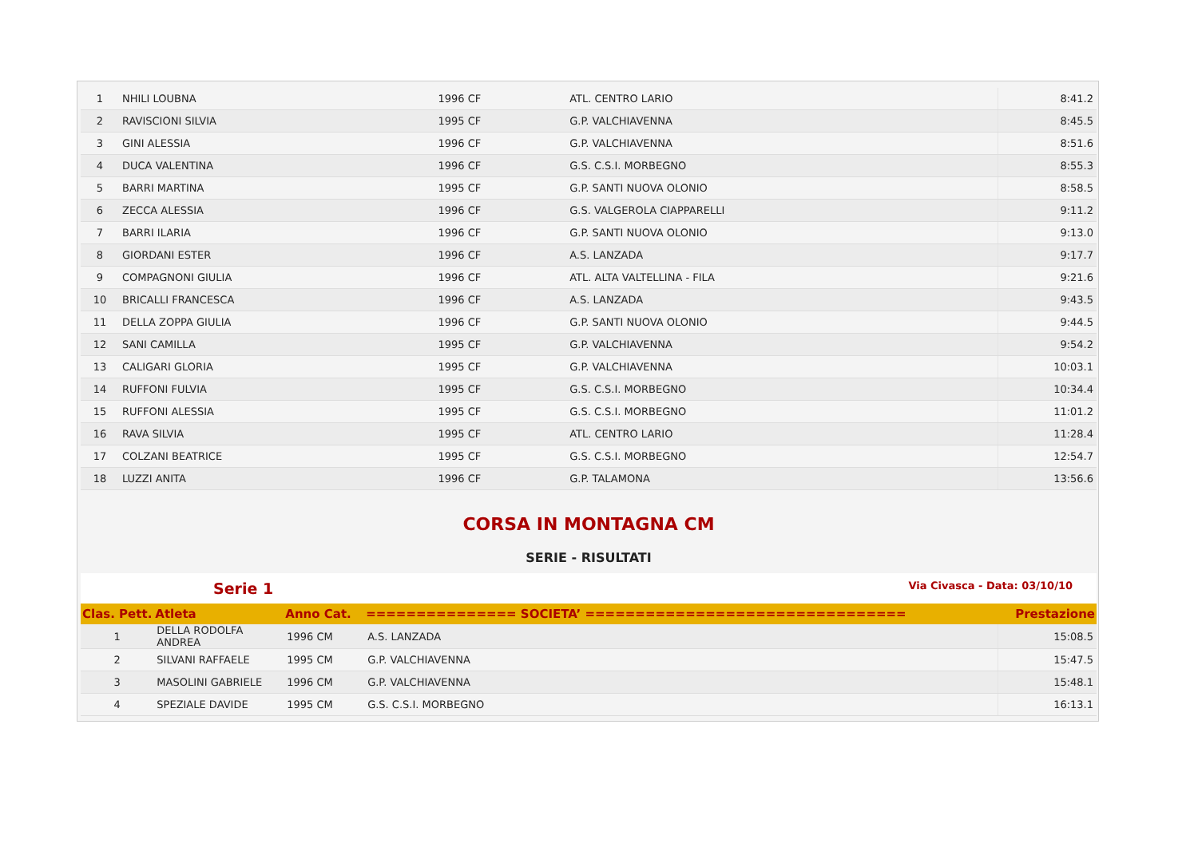| 1 | NHILI LOUBNA | 1996 CF | ATL. CENTRO LARIO | 8:41.2 |
| 2 | RAVISCIONI SILVIA | 1995 CF | G.P. VALCHIAVENNA | 8:45.5 |
| 3 | GINI ALESSIA | 1996 CF | G.P. VALCHIAVENNA | 8:51.6 |
| 4 | DUCA VALENTINA | 1996 CF | G.S. C.S.I. MORBEGNO | 8:55.3 |
| 5 | BARRI MARTINA | 1995 CF | G.P. SANTI NUOVA OLONIO | 8:58.5 |
| 6 | ZECCA ALESSIA | 1996 CF | G.S. VALGEROLA CIAPPARELLI | 9:11.2 |
| 7 | BARRI ILARIA | 1996 CF | G.P. SANTI NUOVA OLONIO | 9:13.0 |
| 8 | GIORDANI ESTER | 1996 CF | A.S. LANZADA | 9:17.7 |
| 9 | COMPAGNONI GIULIA | 1996 CF | ATL. ALTA VALTELLINA - FILA | 9:21.6 |
| 10 | BRICALLI FRANCESCA | 1996 CF | A.S. LANZADA | 9:43.5 |
| 11 | DELLA ZOPPA GIULIA | 1996 CF | G.P. SANTI NUOVA OLONIO | 9:44.5 |
| 12 | SANI CAMILLA | 1995 CF | G.P. VALCHIAVENNA | 9:54.2 |
| 13 | CALIGARI GLORIA | 1995 CF | G.P. VALCHIAVENNA | 10:03.1 |
| 14 | RUFFONI FULVIA | 1995 CF | G.S. C.S.I. MORBEGNO | 10:34.4 |
| 15 | RUFFONI ALESSIA | 1995 CF | G.S. C.S.I. MORBEGNO | 11:01.2 |
| 16 | RAVA SILVIA | 1995 CF | ATL. CENTRO LARIO | 11:28.4 |
| 17 | COLZANI BEATRICE | 1995 CF | G.S. C.S.I. MORBEGNO | 12:54.7 |
| 18 | LUZZI ANITA | 1996 CF | G.P. TALAMONA | 13:56.6 |
CORSA IN MONTAGNA CM
SERIE - RISULTATI
Serie 1 Via Civasca - Data: 03/10/10
| Clas. Pett. | Atleta | Anno Cat. | =============== SOCIETA’ ================================ | Prestazione |
| --- | --- | --- | --- | --- |
| 1 | DELLA RODOLFA ANDREA | 1996 CM | A.S. LANZADA | 15:08.5 |
| 2 | SILVANI RAFFAELE | 1995 CM | G.P. VALCHIAVENNA | 15:47.5 |
| 3 | MASOLINI GABRIELE | 1996 CM | G.P. VALCHIAVENNA | 15:48.1 |
| 4 | SPEZIALE DAVIDE | 1995 CM | G.S. C.S.I. MORBEGNO | 16:13.1 |